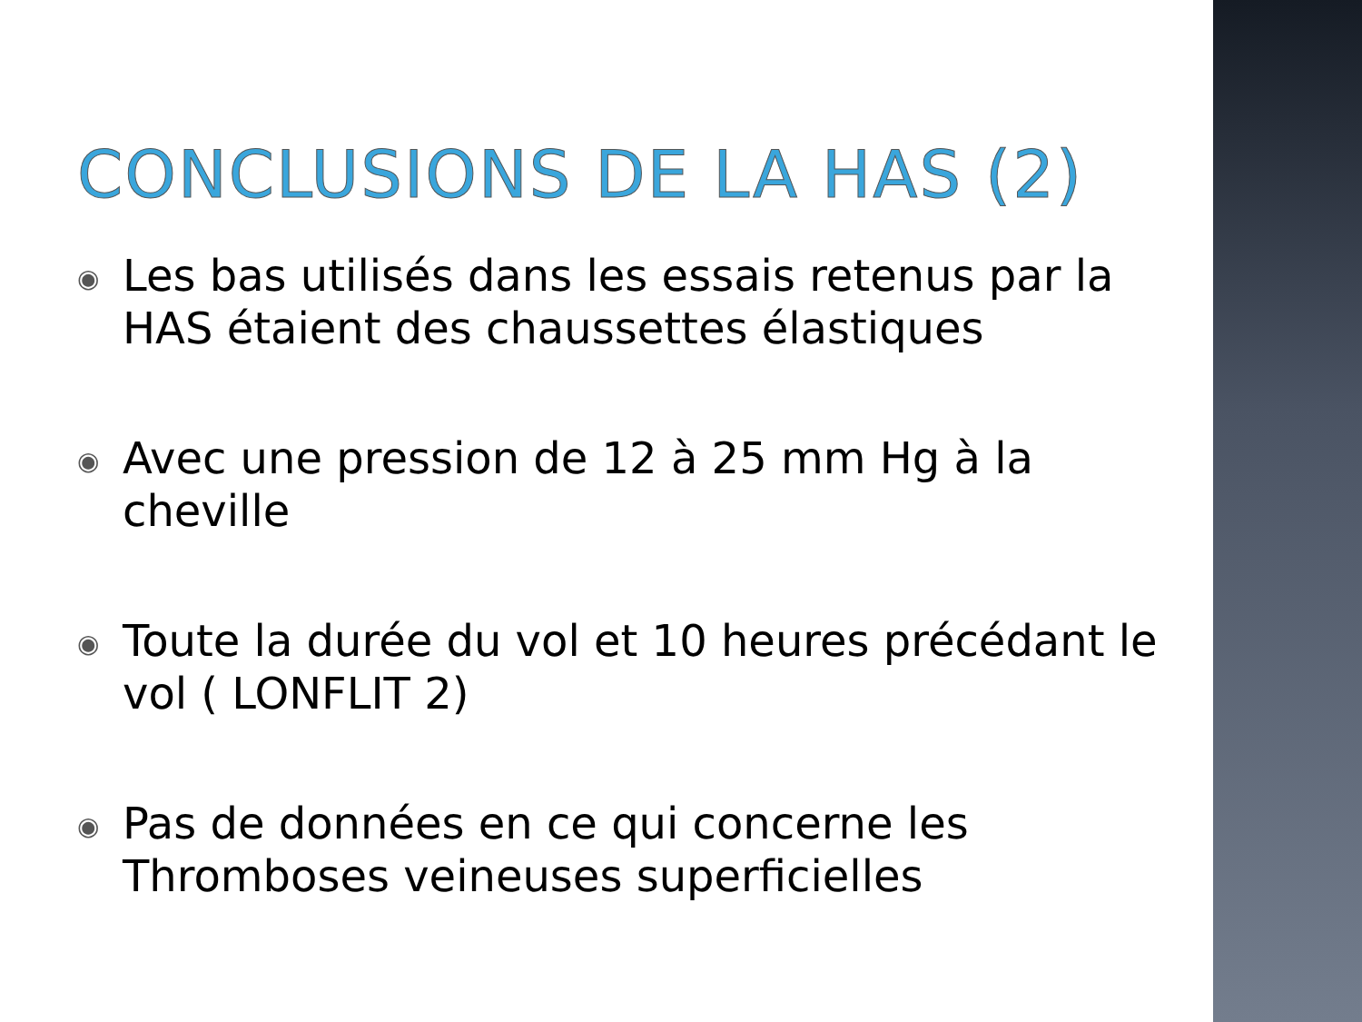CONCLUSIONS DE LA HAS (2)
◉ Les bas utilisés dans les essais retenus par la HAS étaient des chaussettes élastiques
◉ Avec une pression de 12 à 25 mm Hg à la cheville
◉ Toute la durée du vol et 10 heures précédant le vol ( LONFLIT 2)
◉ Pas de données en ce qui concerne les Thromboses veineuses superficielles